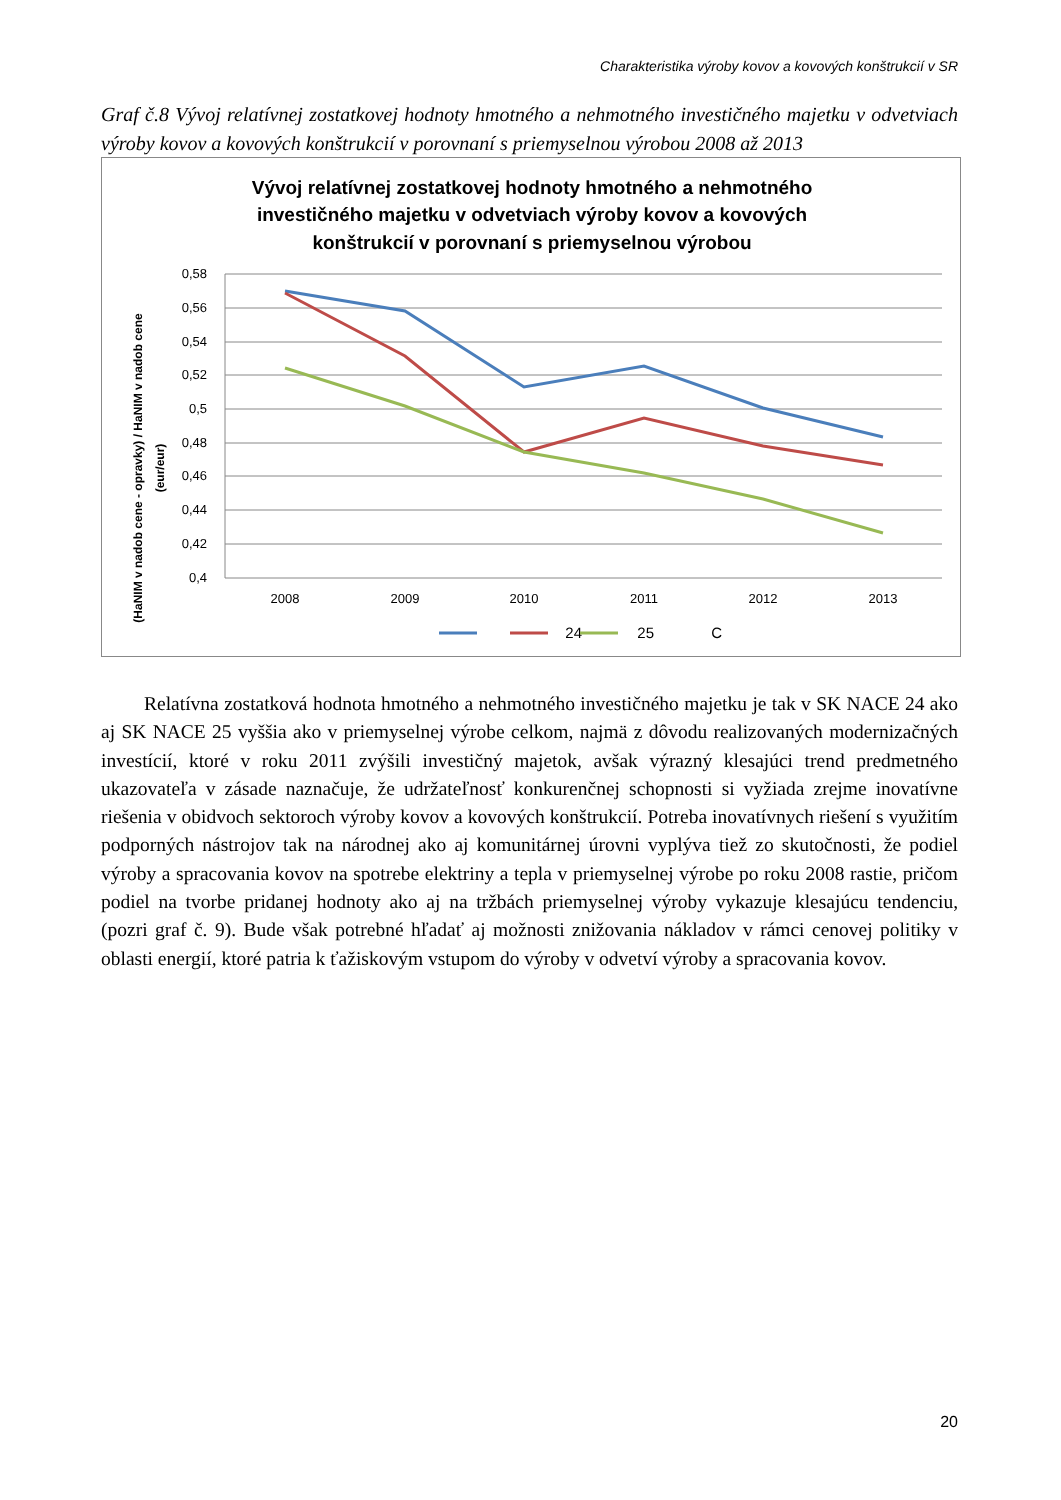Charakteristika výroby kovov a kovových konštrukcií v SR
Graf č.8 Vývoj relatívnej zostatkovej hodnoty hmotného a nehmotného investičného majetku v odvetviach výroby kovov a kovových konštrukcií v porovnaní s priemyselnou výrobou 2008 až 2013
Vývoj relatívnej zostatkovej hodnoty hmotného a nehmotného
investičného majetku v odvetviach výroby kovov a kovových
konštrukcií v porovnaní s priemyselnou výrobou
0,58
0,56
0,54
0,52
0,5
0,48
0,46
0,44
0,42
0,4
2008
2009
2010
2011
2012
2013
(HaNIM v nadob cene - opravky) / HaNIM v nadob cene
(eur/eur)
24
25
C
Relatívna zostatková hodnota hmotného a nehmotného investičného majetku je tak v SK NACE 24 ako aj SK NACE 25 vyššia ako v priemyselnej výrobe celkom, najmä z dôvodu realizovaných modernizačných investícií, ktoré v roku 2011 zvýšili investičný majetok, avšak výrazný klesajúci trend predmetného ukazovateľa v zásade naznačuje, že udržateľnosť konkurenčnej schopnosti si vyžiada zrejme inovatívne riešenia v obidvoch sektoroch výroby kovov a kovových konštrukcií. Potreba inovatívnych riešení s využitím podporných nástrojov tak na národnej ako aj komunitárnej úrovni vyplýva tiež zo skutočnosti, že podiel výroby a spracovania kovov na spotrebe elektriny a tepla v priemyselnej výrobe po roku 2008 rastie, pričom podiel na tvorbe pridanej hodnoty ako aj na tržbách priemyselnej výroby vykazuje klesajúcu tendenciu, (pozri graf č. 9). Bude však potrebné hľadať aj možnosti znižovania nákladov v rámci cenovej politiky v oblasti energií, ktoré patria k ťažiskovým vstupom do výroby v odvetví výroby a spracovania kovov.
20